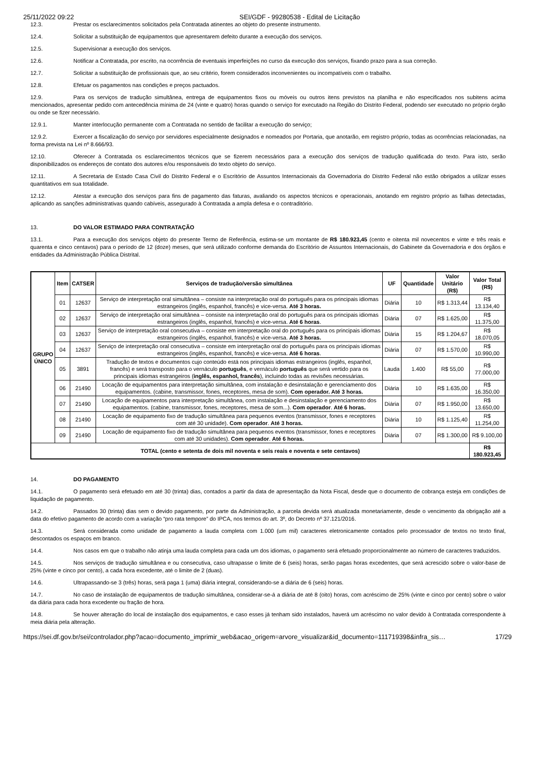25/11/2022 09:22 SEI/GDF - 99280538 - Edital de Licitação
12.3. Prestar os esclarecimentos solicitados pela Contratada atinentes ao objeto do presente instrumento.
12.4. Solicitar a substituição de equipamentos que apresentarem defeito durante a execução dos serviços.
12.5. Supervisionar a execução dos serviços.
12.6. Notificar a Contratada, por escrito, na ocorrência de eventuais imperfeições no curso da execução dos serviços, fixando prazo para a sua correção.
12.7. Solicitar a substituição de profissionais que, ao seu critério, forem considerados inconvenientes ou incompatíveis com o trabalho.
12.8. Efetuar os pagamentos nas condições e preços pactuados.
12.9. Para os serviços de tradução simultânea, entrega de equipamentos fixos ou móveis ou outros itens previstos na planilha e não especificados nos subitens acima mencionados, apresentar pedido com antecedência mínima de 24 (vinte e quatro) horas quando o serviço for executado na Região do Distrito Federal, podendo ser executado no próprio órgão ou onde se fizer necessário.
12.9.1. Manter interlocução permanente com a Contratada no sentido de facilitar a execução do serviço;
12.9.2. Exercer a fiscalização do serviço por servidores especialmente designados e nomeados por Portaria, que anotarão, em registro próprio, todas as ocorrências relacionadas, na forma prevista na Lei nº 8.666/93.
12.10. Oferecer à Contratada os esclarecimentos técnicos que se fizerem necessários para a execução dos serviços de tradução qualificada do texto. Para isto, serão disponibilizados os endereços de contato dos autores e/ou responsáveis do texto objeto do serviço.
12.11. A Secretaria de Estado Casa Civil do Distrito Federal e o Escritório de Assuntos Internacionais da Governadoria do Distrito Federal não estão obrigados a utilizar esses quantitativos em sua totalidade.
12.12. Atestar a execução dos serviços para fins de pagamento das faturas, avaliando os aspectos técnicos e operacionais, anotando em registro próprio as falhas detectadas, aplicando as sanções administrativas quando cabíveis, assegurado à Contratada a ampla defesa e o contraditório.
13. DO VALOR ESTIMADO PARA CONTRATAÇÃO
13.1. Para a execução dos serviços objeto do presente Termo de Referência, estima-se um montante de R$ 180.923,45 (cento e oitenta mil novecentos e vinte e três reais e quarenta e cinco centavos) para o período de 12 (doze) meses, que será utilizado conforme demanda do Escritório de Assuntos Internacionais, do Gabinete da Governadoria e dos órgãos e entidades da Administração Pública Distrital.
| GRUPO ÚNICO | Item | CATSER | Serviços de tradução/versão simultânea | UF | Quantidade | Valor Unitário (R$) | Valor Total (R$) |
| --- | --- | --- | --- | --- | --- | --- | --- |
| | 01 | 12637 | Serviço de interpretação oral simultânea – consiste na interpretação oral do português para os principais idiomas estrangeiros (inglês, espanhol, francês) e vice-versa. Até 3 horas. | Diária | 10 | R$ 1.313,44 | R$ 13.134,40 |
| | 02 | 12637 | Serviço de interpretação oral simultânea – consiste na interpretação oral do português para os principais idiomas estrangeiros (inglês, espanhol, francês) e vice-versa. Até 6 horas . | Diária | 07 | R$ 1.625,00 | R$ 11.375,00 |
| | 03 | 12637 | Serviço de interpretação oral consecutiva – consiste em interpretação oral do português para os principais idiomas estrangeiros (inglês, espanhol, francês) e vice-versa. Até 3 horas. | Diária | 15 | R$ 1.204,67 | R$ 18.070,05 |
| | 04 | 12637 | Serviço de interpretação oral consecutiva – consiste em interpretação oral do português para os principais idiomas estrangeiros (inglês, espanhol, francês) e vice-versa. Até 6 horas . | Diária | 07 | R$ 1.570,00 | R$ 10.990,00 |
| | 05 | 3891 | Tradução de textos e documentos cujo conteúdo está nos principais idiomas estrangeiros (inglês, espanhol, francês) e será transposto para o vernáculo português , e vernáculo português que será vertido para os principais idiomas estrangeiros ( inglês, espanhol, francês ), incluindo todas as revisões necessárias. | Lauda | 1.400 | R$ 55,00 | R$ 77.000,00 |
| | 06 | 21490 | Locação de equipamentos para interpretação simultânea, com instalação e desinstalação e gerenciamento dos equipamentos. (cabine, transmissor, fones, receptores, mesa de som). Com operador. Até 3 horas. | Diária | 10 | R$ 1.635,00 | R$ 16.350,00 |
| | 07 | 21490 | Locação de equipamentos para interpretação simultânea, com instalação e desinstalação e gerenciamento dos equipamentos. (cabine, transmissor, fones, receptores, mesa de som...). Com operador . Até 6 horas. | Diária | 07 | R$ 1.950,00 | R$ 13.650,00 |
| | 08 | 21490 | Locação de equipamento fixo de tradução simultânea para pequenos eventos (transmissor, fones e receptores com até 30 unidade). Com operador . Até 3 horas. | Diária | 10 | R$ 1.125,40 | R$ 11.254,00 |
| | 09 | 21490 | Locação de equipamento fixo de tradução simultânea para pequenos eventos (transmissor, fones e receptores com até 30 unidades). Com operador . Até 6 horas. | Diária | 07 | R$ 1.300,00 | R$ 9.100,00 |
| TOTAL (cento e setenta de dois mil noventa e seis reais e noventa e sete centavos) | | | | | | | R$ 180.923,45 |
14. DO PAGAMENTO
14.1. O pagamento será efetuado em até 30 (trinta) dias, contados a partir da data de apresentação da Nota Fiscal, desde que o documento de cobrança esteja em condições de liquidação de pagamento.
14.2. Passados 30 (trinta) dias sem o devido pagamento, por parte da Administração, a parcela devida será atualizada monetariamente, desde o vencimento da obrigação até a data do efetivo pagamento de acordo com a variação “pro rata tempore” do IPCA, nos termos do art. 3º, do Decreto nº 37.121/2016.
14.3. Será considerada como unidade de pagamento a lauda completa com 1.000 (um mil) caracteres eletronicamente contados pelo processador de textos no texto final, descontados os espaços em branco.
14.4. Nos casos em que o trabalho não atinja uma lauda completa para cada um dos idiomas, o pagamento será efetuado proporcionalmente ao número de caracteres traduzidos.
14.5. Nos serviços de tradução simultânea e ou consecutiva, caso ultrapasse o limite de 6 (seis) horas, serão pagas horas excedentes, que será acrescido sobre o valor-base de 25% (vinte e cinco por cento), a cada hora excedente, até o limite de 2 (duas).
14.6. Ultrapassando-se 3 (três) horas, será paga 1 (uma) diária integral, considerando-se a diária de 6 (seis) horas.
14.7. No caso de instalação de equipamentos de tradução simultânea, considerar-se-á a diária de até 8 (oito) horas, com acréscimo de 25% (vinte e cinco por cento) sobre o valor da diária para cada hora excedente ou fração de hora.
14.8. Se houver alteração do local de instalação dos equipamentos, e caso esses já tenham sido instalados, haverá um acréscimo no valor devido à Contratada correspondente à meia diária pela alteração.
https://sei.df.gov.br/sei/controlador.php?acao=documento_imprimir_web&acao_origem=arvore_visualizar&id_documento=111719398&infra_sis… 17/29